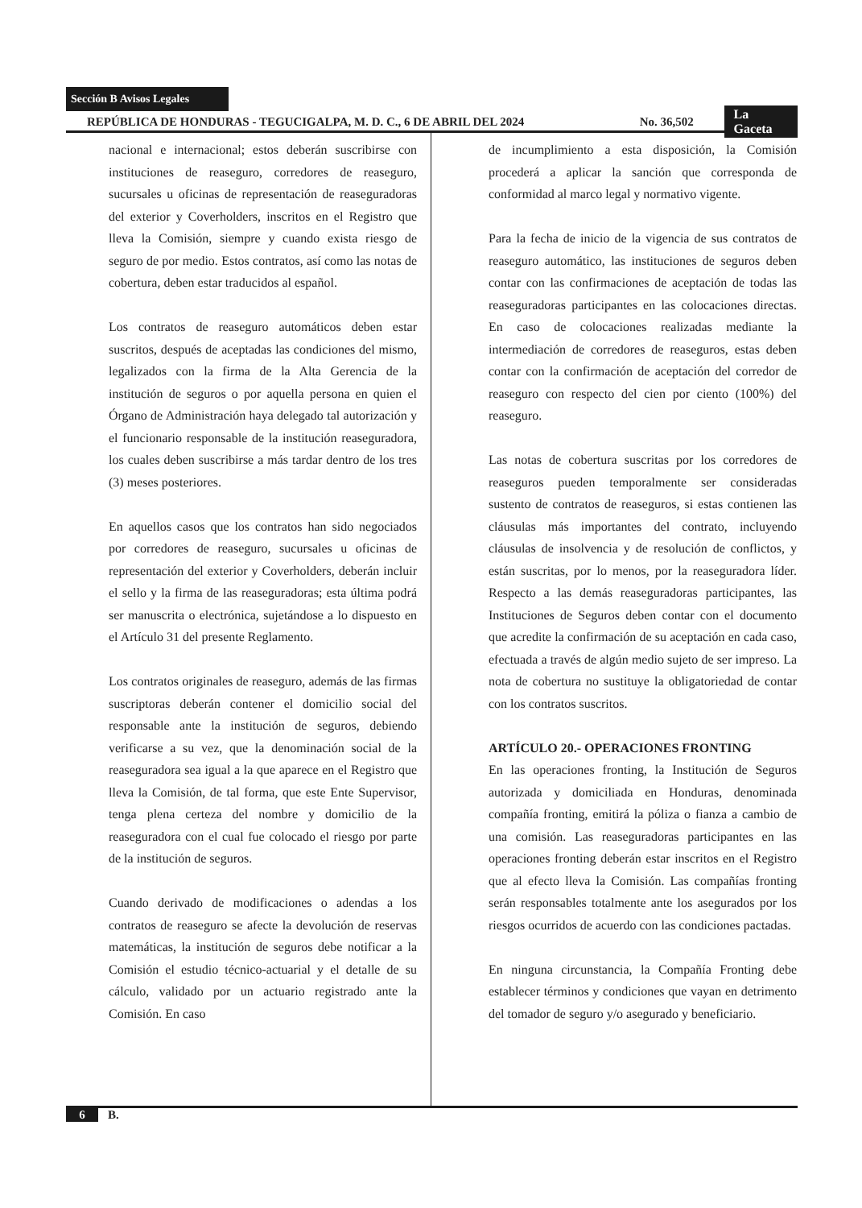Sección B Avisos Legales
REPÚBLICA DE HONDURAS - TEGUCIGALPA, M. D. C., 6 DE ABRIL DEL 2024 No. 36,502 La Gaceta
nacional e internacional; estos deberán suscribirse con instituciones de reaseguro, corredores de reaseguro, sucursales u oficinas de representación de reaseguradoras del exterior y Coverholders, inscritos en el Registro que lleva la Comisión, siempre y cuando exista riesgo de seguro de por medio. Estos contratos, así como las notas de cobertura, deben estar traducidos al español.
Los contratos de reaseguro automáticos deben estar suscritos, después de aceptadas las condiciones del mismo, legalizados con la firma de la Alta Gerencia de la institución de seguros o por aquella persona en quien el Órgano de Administración haya delegado tal autorización y el funcionario responsable de la institución reaseguradora, los cuales deben suscribirse a más tardar dentro de los tres (3) meses posteriores.
En aquellos casos que los contratos han sido negociados por corredores de reaseguro, sucursales u oficinas de representación del exterior y Coverholders, deberán incluir el sello y la firma de las reaseguradoras; esta última podrá ser manuscrita o electrónica, sujetándose a lo dispuesto en el Artículo 31 del presente Reglamento.
Los contratos originales de reaseguro, además de las firmas suscriptoras deberán contener el domicilio social del responsable ante la institución de seguros, debiendo verificarse a su vez, que la denominación social de la reaseguradora sea igual a la que aparece en el Registro que lleva la Comisión, de tal forma, que este Ente Supervisor, tenga plena certeza del nombre y domicilio de la reaseguradora con el cual fue colocado el riesgo por parte de la institución de seguros.
Cuando derivado de modificaciones o adendas a los contratos de reaseguro se afecte la devolución de reservas matemáticas, la institución de seguros debe notificar a la Comisión el estudio técnico-actuarial y el detalle de su cálculo, validado por un actuario registrado ante la Comisión. En caso
de incumplimiento a esta disposición, la Comisión procederá a aplicar la sanción que corresponda de conformidad al marco legal y normativo vigente.
Para la fecha de inicio de la vigencia de sus contratos de reaseguro automático, las instituciones de seguros deben contar con las confirmaciones de aceptación de todas las reaseguradoras participantes en las colocaciones directas. En caso de colocaciones realizadas mediante la intermediación de corredores de reaseguros, estas deben contar con la confirmación de aceptación del corredor de reaseguro con respecto del cien por ciento (100%) del reaseguro.
Las notas de cobertura suscritas por los corredores de reaseguros pueden temporalmente ser consideradas sustento de contratos de reaseguros, si estas contienen las cláusulas más importantes del contrato, incluyendo cláusulas de insolvencia y de resolución de conflictos, y están suscritas, por lo menos, por la reaseguradora líder. Respecto a las demás reaseguradoras participantes, las Instituciones de Seguros deben contar con el documento que acredite la confirmación de su aceptación en cada caso, efectuada a través de algún medio sujeto de ser impreso. La nota de cobertura no sustituye la obligatoriedad de contar con los contratos suscritos.
ARTÍCULO 20.- OPERACIONES FRONTING
En las operaciones fronting, la Institución de Seguros autorizada y domiciliada en Honduras, denominada compañía fronting, emitirá la póliza o fianza a cambio de una comisión. Las reaseguradoras participantes en las operaciones fronting deberán estar inscritos en el Registro que al efecto lleva la Comisión. Las compañías fronting serán responsables totalmente ante los asegurados por los riesgos ocurridos de acuerdo con las condiciones pactadas.
En ninguna circunstancia, la Compañía Fronting debe establecer términos y condiciones que vayan en detrimento del tomador de seguro y/o asegurado y beneficiario.
6 B.